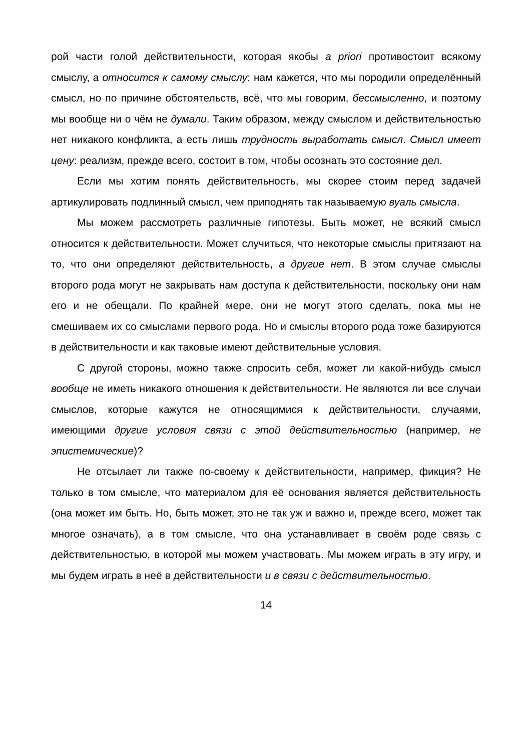рой части голой действительности, которая якобы a priori противостоит всякому смыслу, а относится к самому смыслу: нам кажется, что мы породили определённый смысл, но по причине обстоятельств, всё, что мы говорим, бессмысленно, и поэтому мы вообще ни о чём не думали. Таким образом, между смыслом и действительностью нет никакого конфликта, а есть лишь трудность выработать смысл. Смысл имеет цену: реализм, прежде всего, состоит в том, чтобы осознать это состояние дел.
Если мы хотим понять действительность, мы скорее стоим перед задачей артикулировать подлинный смысл, чем приподнять так называемую вуаль смысла.
Мы можем рассмотреть различные гипотезы. Быть может, не всякий смысл относится к действительности. Может случиться, что некоторые смыслы притязают на то, что они определяют действительность, а другие нет. В этом случае смыслы второго рода могут не закрывать нам доступа к действительности, поскольку они нам его и не обещали. По крайней мере, они не могут этого сделать, пока мы не смешиваем их со смыслами первого рода. Но и смыслы второго рода тоже базируются в действительности и как таковые имеют действительные условия.
С другой стороны, можно также спросить себя, может ли какой-нибудь смысл вообще не иметь никакого отношения к действительности. Не являются ли все случаи смыслов, которые кажутся не относящимися к действительности, случаями, имеющими другие условия связи с этой действительностью (например, не эпистемические)?
Не отсылает ли также по-своему к действительности, например, фикция? Не только в том смысле, что материалом для её основания является действительность (она может им быть. Но, быть может, это не так уж и важно и, прежде всего, может так многое означать), а в том смысле, что она устанавливает в своём роде связь с действительностью, в которой мы можем участвовать. Мы можем играть в эту игру, и мы будем играть в неё в действительности и в связи с действительностью.
14